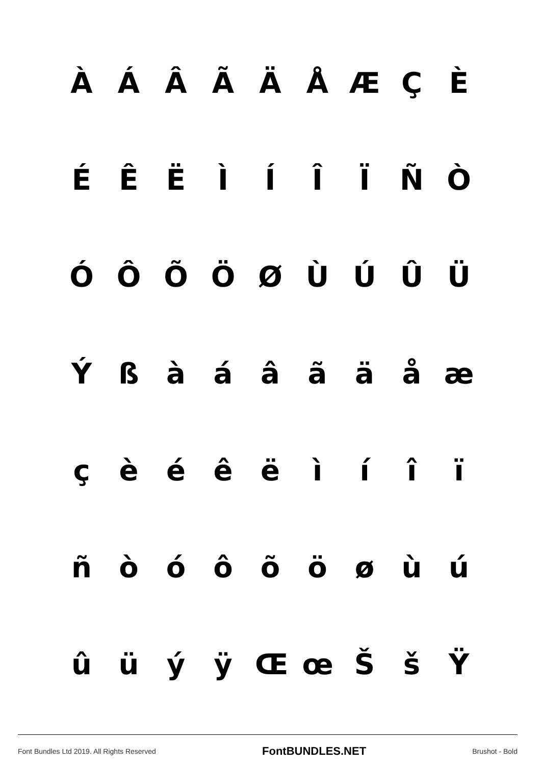À Á Â Ã Ä Å Æ Ç È
É Ê Ë Ì Í Î Ï Ñ Ò
Ó Ô Õ Ö Ø Ù Ú Û Ü
Ý ß à á â ã ä å æ
ç è é ê ë ì í î ï
ñ ò ó ô õ ö ø ù ú
û ü ý ÿ Œ œ Š š Ÿ
Font Bundles Ltd 2019. All Rights Reserved FontBUNDLES.NET Brushot - Bold